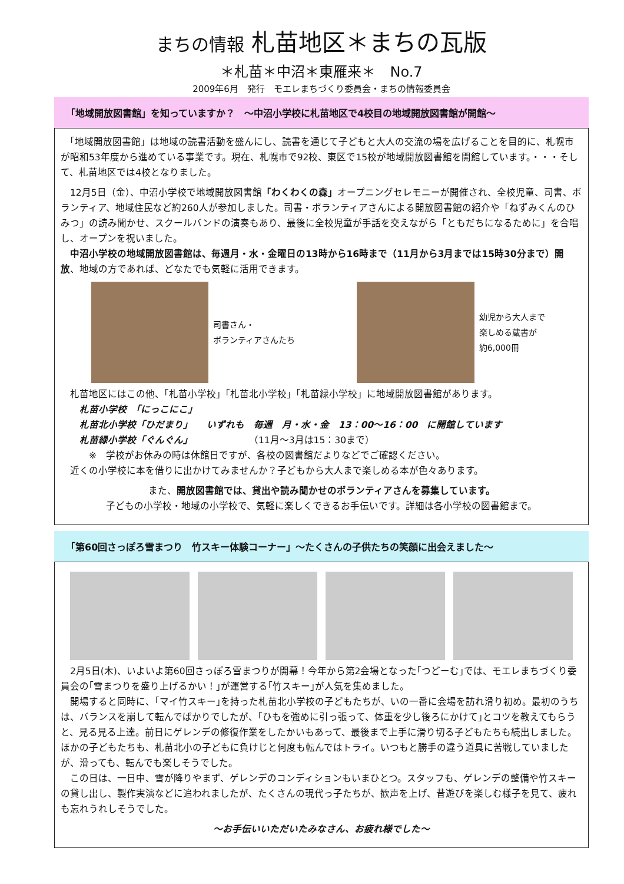まちの情報 札苗地区＊まちの瓦版
＊札苗＊中沼＊東雁来＊　No.7
2009年6月　発行　モエレまちづくり委員会・まちの情報委員会
「地域開放図書館」を知っていますか？　～中沼小学校に札苗地区で4校目の地域開放図書館が開館～
　「地域開放図書館」は地域の読書活動を盛んにし、読書を通じて子どもと大人の交流の場を広げることを目的に、札幌市が昭和53年度から進めている事業です。現在、札幌市で92校、東区で15校が地域開放図書館を開館しています。・・・そして、札苗地区では4校となりました。
　12月5日（金）、中沼小学校で地域開放図書館「わくわくの森」オープニングセレモニーが開催され、全校児童、司書、ボランティア、地域住民など約260人が参加しました。司書・ボランティアさんによる開放図書館の紹介や「ねずみくんのひみつ」の読み聞かせ、スクールバンドの演奏もあり、最後に全校児童が手話を交えながら「ともだちになるために」を合唱し、オープンを祝いました。
　中沼小学校の地域開放図書館は、毎週月・水・金曜日の13時から16時まで（11月から3月までは15時30分まで）開放、地域の方であれば、どなたでも気軽に活用できます。
司書さん・
ボランティアさんたち
幼児から大人まで
楽しめる蔵書が
約6,000冊
　札苗地区にはこの他、「札苗小学校」「札苗北小学校」「札苗緑小学校」に地域開放図書館があります。
　　札苗小学校　「にっこにこ」
　　札苗北小学校「ひだまり」　　いずれも　毎週　月・水・金　13：00～16：00　に開館しています
　　札苗緑小学校「ぐんぐん」　　　　　　　（11月～3月は15：30まで）
　　　※　学校がお休みの時は休館日ですが、各校の図書館だよりなどでご確認ください。
　近くの小学校に本を借りに出かけてみませんか？子どもから大人まで楽しめる本が色々あります。
また、開放図書館では、貸出や読み聞かせのボランティアさんを募集しています。
子どもの小学校・地域の小学校で、気軽に楽しくできるお手伝いです。詳細は各小学校の図書館まで。
「第60回さっぽろ雪まつり　竹スキー体験コーナー」～たくさんの子供たちの笑顔に出会えました～
　2月5日(木)、いよいよ第60回さっぽろ雪まつりが開幕！今年から第2会場となった｢つどーむ｣では、モエレまちづくり委員会の｢雪まつりを盛り上げるかい！｣が運営する｢竹スキー｣が人気を集めました。
　開場すると同時に、｢マイ竹スキー｣を持った札苗北小学校の子どもたちが、いの一番に会場を訪れ滑り初め。最初のうちは、バランスを崩して転んでばかりでしたが、｢ひもを強めに引っ張って、体重を少し後ろにかけて｣とコツを教えてもらうと、見る見る上達。前日にゲレンデの修復作業をしたかいもあって、最後まで上手に滑り切る子どもたちも続出しました。ほかの子どもたちも、札苗北小の子どもに負けじと何度も転んではトライ。いつもと勝手の違う道具に苦戦していましたが、滑っても、転んでも楽しそうでした。
　この日は、一日中、雪が降りやまず、ゲレンデのコンディションもいまひとつ。スタッフも、ゲレンデの整備や竹スキーの貸し出し、製作実演などに追われましたが、たくさんの現代っ子たちが、歓声を上げ、昔遊びを楽しむ様子を見て、疲れも忘れうれしそうでした。
～お手伝いいただいたみなさん、お疲れ様でした～